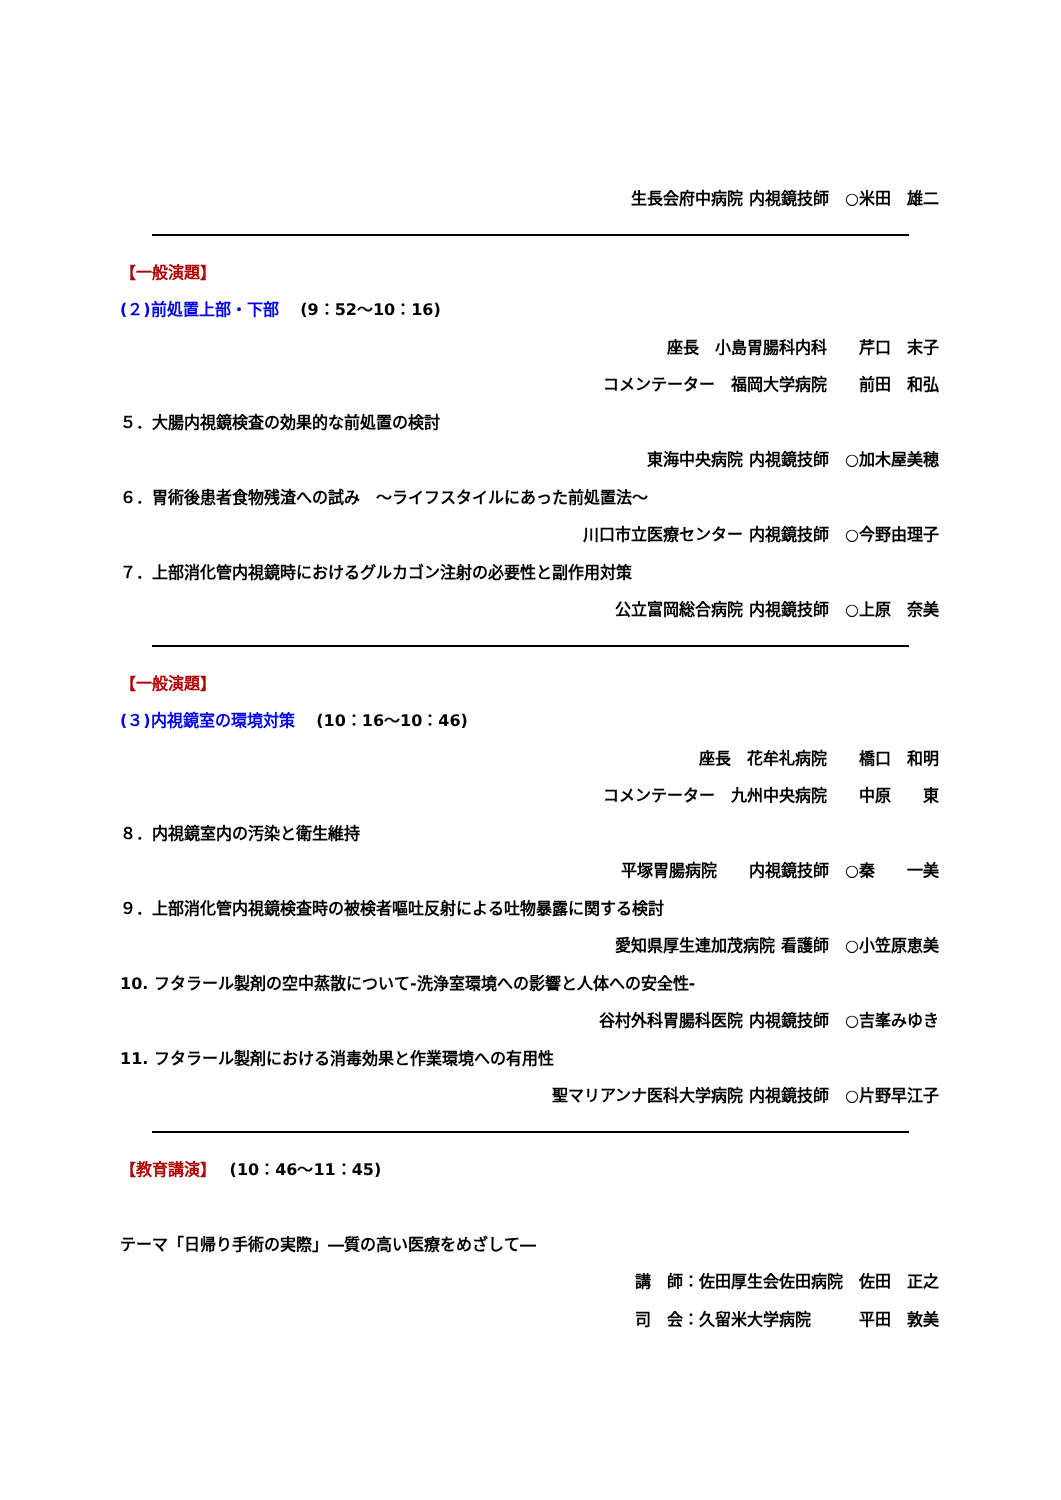生長会府中病院 内視鏡技師　○米田　雄二
【一般演題】
(２)前処置上部・下部　 (9：52～10：16)
座長　小島胃腸科内科　　芹口　末子
コメンテーター　福岡大学病院　　前田　和弘
５．大腸内視鏡検査の効果的な前処置の検討
東海中央病院 内視鏡技師　○加木屋美穂
６．胃術後患者食物残渣への試み　～ライフスタイルにあった前処置法～
川口市立医療センター 内視鏡技師　○今野由理子
７．上部消化管内視鏡時におけるグルカゴン注射の必要性と副作用対策
公立富岡総合病院 内視鏡技師　○上原　奈美
【一般演題】
(３)内視鏡室の環境対策　 (10：16～10：46)
座長　花牟礼病院　　橋口　和明
コメンテーター　九州中央病院　　中原　　東
８．内視鏡室内の汚染と衛生維持
平塚胃腸病院　　内視鏡技師　○秦　　一美
９．上部消化管内視鏡検査時の被検者嘔吐反射による吐物暴露に関する検討
愛知県厚生連加茂病院 看護師　○小笠原恵美
10. フタラール製剤の空中蒸散について-洗浄室環境への影響と人体への安全性-
谷村外科胃腸科医院 内視鏡技師　○吉峯みゆき
11. フタラール製剤における消毒効果と作業環境への有用性
聖マリアンナ医科大学病院 内視鏡技師　○片野早江子
【教育講演】　 (10：46～11：45)
テーマ「日帰り手術の実際」―質の高い医療をめざして―
講　師：佐田厚生会佐田病院　佐田　正之
司　会：久留米大学病院　　　平田　敦美